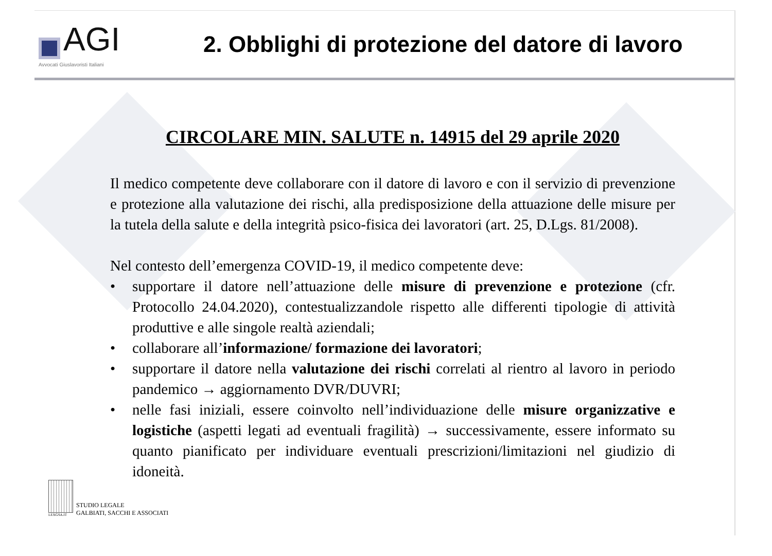AGI
Avvocati Giuslavoristi Italiani
2. Obblighi di protezione del datore di lavoro
CIRCOLARE MIN. SALUTE n. 14915 del 29 aprile 2020
Il medico competente deve collaborare con il datore di lavoro e con il servizio di prevenzione e protezione alla valutazione dei rischi, alla predisposizione della attuazione delle misure per la tutela della salute e della integrità psico-fisica dei lavoratori (art. 25, D.Lgs. 81/2008).
Nel contesto dell’emergenza COVID-19, il medico competente deve:
• supportare il datore nell’attuazione delle misure di prevenzione e protezione (cfr. Protocollo 24.04.2020), contestualizzandole rispetto alle differenti tipologie di attività produttive e alle singole realtà aziendali;
• collaborare all’informazione/ formazione dei lavoratori;
• supportare il datore nella valutazione dei rischi correlati al rientro al lavoro in periodo pandemico → aggiornamento DVR/DUVRI;
• nelle fasi iniziali, essere coinvolto nell’individuazione delle misure organizzative e logistiche (aspetti legati ad eventuali fragilità) → successivamente, essere informato su quanto pianificato per individuare eventuali prescrizioni/limitazioni nel giudizio di idoneità.
LEXGSA.IT
STUDIO LEGALE
GALBIATI, SACCHI E ASSOCIATI